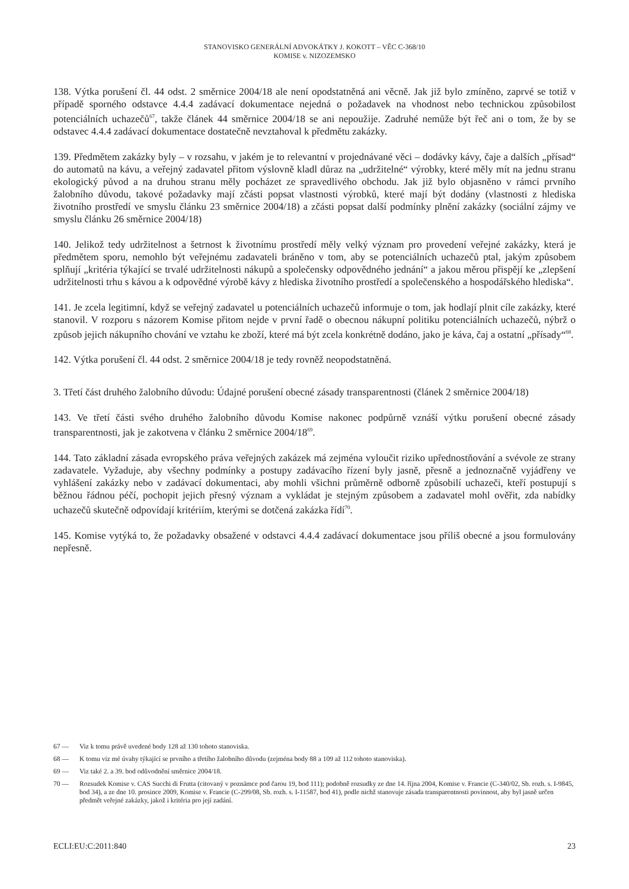STANOVISKO GENERÁLNÍ ADVOKÁTKY J. KOKOTT – VĚC C-368/10
KOMISE v. NIZOZEMSKO
138. Výtka porušení čl. 44 odst. 2 směrnice 2004/18 ale není opodstatněná ani věcně. Jak již bylo zmíněno, zaprvé se totiž v případě sporného odstavce 4.4.4 zadávací dokumentace nejedná o požadavek na vhodnost nebo technickou způsobilost potenciálních uchazečů<sup>67</sup>, takže článek 44 směrnice 2004/18 se ani nepoužije. Zadruhé nemůže být řeč ani o tom, že by se odstavec 4.4.4 zadávací dokumentace dostatečně nevztahoval k předmětu zakázky.
139. Předmětem zakázky byly – v rozsahu, v jakém je to relevantní v projednávané věci – dodávky kávy, čaje a dalších „přísad“ do automatů na kávu, a veřejný zadavatel přitom výslovně kladl důraz na „udržitelné“ výrobky, které měly mít na jednu stranu ekologický původ a na druhou stranu měly pocházet ze spravedlivého obchodu. Jak již bylo objasněno v rámci prvního žalobního důvodu, takové požadavky mají zčásti popsat vlastnosti výrobků, které mají být dodány (vlastnosti z hlediska životního prostředí ve smyslu článku 23 směrnice 2004/18) a zčásti popsat další podmínky plnění zakázky (sociální zájmy ve smyslu článku 26 směrnice 2004/18)
140. Jelikož tedy udržitelnost a šetrnost k životnímu prostředí měly velký význam pro provedení veřejné zakázky, která je předmětem sporu, nemohlo být veřejnému zadavateli bráněno v tom, aby se potenciálních uchazečů ptal, jakým způsobem splňují „kritéria týkající se trvalé udržitelnosti nákupů a společensky odpovědného jednání“ a jakou měrou přispějí ke „zlepšení udržitelnosti trhu s kávou a k odpovědné výrobě kávy z hlediska životního prostředí a společenského a hospodářského hlediska“.
141. Je zcela legitimní, když se veřejný zadavatel u potenciálních uchazečů informuje o tom, jak hodlají plnit cíle zakázky, které stanovil. V rozporu s názorem Komise přitom nejde v první řadě o obecnou nákupní politiku potenciálních uchazečů, nýbrž o způsob jejich nákupního chování ve vztahu ke zboží, které má být zcela konkrétně dodáno, jako je káva, čaj a ostatní „přísady“<sup>68</sup>.
142. Výtka porušení čl. 44 odst. 2 směrnice 2004/18 je tedy rovněž neopodstatněná.
3. Třetí část druhého žalobního důvodu: Údajné porušení obecné zásady transparentnosti (článek 2 směrnice 2004/18)
143. Ve třetí části svého druhého žalobního důvodu Komise nakonec podpůrně vznáší výtku porušení obecné zásady transparentnosti, jak je zakotvena v článku 2 směrnice 2004/18<sup>69</sup>.
144. Tato základní zásada evropského práva veřejných zakázek má zejména vyloučit riziko upřednostňování a svévole ze strany zadavatele. Vyžaduje, aby všechny podmínky a postupy zadávacího řízení byly jasně, přesně a jednoznačně vyjádřeny ve vyhlášení zakázky nebo v zadávací dokumentaci, aby mohli všichni průměrně odborně způsobilí uchazeči, kteří postupují s běžnou řádnou péčí, pochopit jejich přesný význam a vykládat je stejným způsobem a zadavatel mohl ověřit, zda nabídky uchazečů skutečně odpovídají kritériím, kterými se dotčená zakázka řídí<sup>70</sup>.
145. Komise vytýká to, že požadavky obsažené v odstavci 4.4.4 zadávací dokumentace jsou příliš obecné a jsou formulovány nepřesně.
67 — Viz k tomu právě uvedené body 128 až 130 tohoto stanoviska.
68 — K tomu viz mé úvahy týkající se prvního a třetího žalobního důvodu (zejména body 88 a 109 až 112 tohoto stanoviska).
69 — Viz také 2. a 39. bod odůvodnění směrnice 2004/18.
70 — Rozsudek Komise v. CAS Succhi di Frutta (citovaný v poznámce pod čarou 19, bod 111); podobně rozsudky ze dne 14. října 2004, Komise v. Francie (C-340/02, Sb. rozh. s. I-9845, bod 34), a ze dne 10. prosince 2009, Komise v. Francie (C-299/08, Sb. rozh. s. I-11587, bod 41), podle nichž stanovuje zásada transparentnosti povinnost, aby byl jasně určen předmět veřejné zakázky, jakož i kritéria pro její zadání.
ECLI:EU:C:2011:840 23